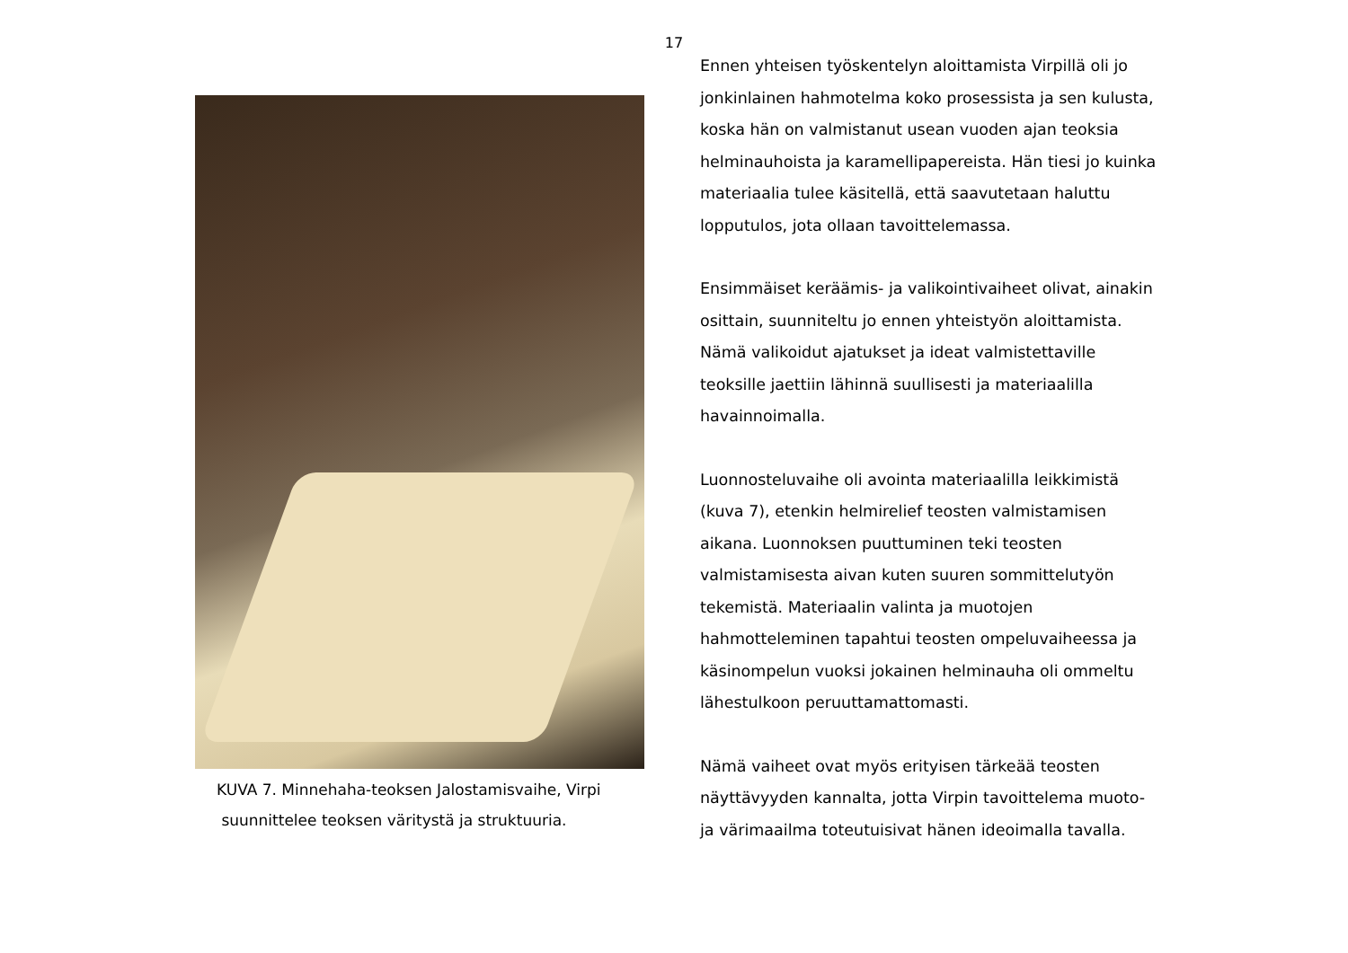17
KUVA 7. Minnehaha-teoksen Jalostamisvaihe, Virpi
suunnittelee teoksen väritystä ja struktuuria.
Ennen yhteisen työskentelyn aloittamista Virpillä oli jo jonkinlainen hahmotelma koko prosessista ja sen kulusta, koska hän on valmistanut usean vuoden ajan teoksia helminauhoista ja karamellipapereista. Hän tiesi jo kuinka materiaalia tulee käsitellä, että saavutetaan haluttu lopputulos, jota ollaan tavoittelemassa.
Ensimmäiset keräämis- ja valikointivaiheet olivat, ainakin osittain, suunniteltu jo ennen yhteistyön aloittamista. Nämä valikoidut ajatukset ja ideat valmistettaville teoksille jaettiin lähinnä suullisesti ja materiaalilla havainnoimalla.
Luonnosteluvaihe oli avointa materiaalilla leikkimistä (kuva 7), etenkin helmirelief teosten valmistamisen aikana. Luonnoksen puuttuminen teki teosten valmistamisesta aivan kuten suuren sommittelutyön tekemistä. Materiaalin valinta ja muotojen hahmotteleminen tapahtui teosten ompeluvaiheessa ja käsinompelun vuoksi jokainen helminauha oli ommeltu lähestulkoon peruuttamattomasti.
Nämä vaiheet ovat myös erityisen tärkeää teosten näyttävyyden kannalta, jotta Virpin tavoittelema muoto- ja värimaailma toteutuisivat hänen ideoimalla tavalla.